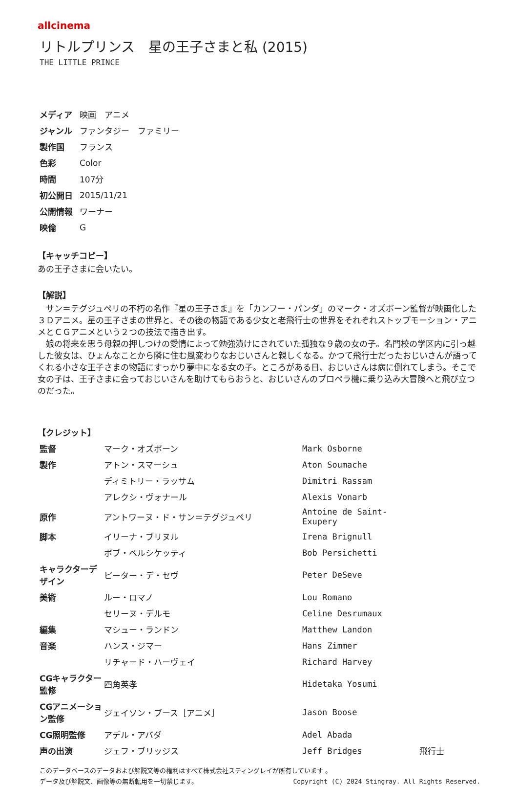allcinema
リトルプリンス　星の王子さまと私 (2015)
THE LITTLE PRINCE
| メディア | 映画 アニメ |
| ジャンル | ファンタジー ファミリー |
| 製作国 | フランス |
| 色彩 | Color |
| 時間 | 107分 |
| 初公開日 | 2015/11/21 |
| 公開情報 | ワーナー |
| 映倫 | G |
【キャッチコピー】
あの王子さまに会いたい。
【解説】
　サン＝テグジュペリの不朽の名作『星の王子さま』を「カンフー・パンダ」のマーク・オズボーン監督が映画化した３Ｄアニメ。星の王子さまの世界と、その後の物語である少女と老飛行士の世界をそれぞれストップモーション・アニメとＣＧアニメという２つの技法で描き出す。
　娘の将来を思う母親の押しつけの愛情によって勉強漬けにされていた孤独な９歳の女の子。名門校の学区内に引っ越した彼女は、ひょんなことから隣に住む風変わりなおじいさんと親しくなる。かつて飛行士だったおじいさんが語ってくれる小さな王子さまの物語にすっかり夢中になる女の子。ところがある日、おじいさんは病に倒れてしまう。そこで女の子は、王子さまに会っておじいさんを助けてもらおうと、おじいさんのプロペラ機に乗り込み大冒険へと飛び立つのだった。
【クレジット】
| 監督 | マーク・オズボーン | Mark Osborne | |
| 製作 | アトン・スマーシュ | Aton Soumache | |
| | ディミトリー・ラッサム | Dimitri Rassam | |
| | アレクシ・ヴォナール | Alexis Vonarb | |
| 原作 | アントワーヌ・ド・サン＝テグジュペリ | Antoine de Saint-Exupery | |
| 脚本 | イリーナ・ブリヌル | Irena Brignull | |
| | ボブ・ペルシケッティ | Bob Persichetti | |
| キャラクターデザイン | ピーター・デ・セヴ | Peter DeSeve | |
| 美術 | ルー・ロマノ | Lou Romano | |
| | セリーヌ・デルモ | Celine Desrumaux | |
| 編集 | マシュー・ランドン | Matthew Landon | |
| 音楽 | ハンス・ジマー | Hans Zimmer | |
| | リチャード・ハーヴェイ | Richard Harvey | |
| CGキャラクター監修 | 四角英孝 | Hidetaka Yosumi | |
| CGアニメーション監修 | ジェイソン・ブース［アニメ］ | Jason Boose | |
| CG照明監修 | アデル・アバダ | Adel Abada | |
| 声の出演 | ジェフ・ブリッジス | Jeff Bridges | 飛行士 |
このデータベースのデータおよび解説文等の権利はすべて株式会社スティングレイが所有しています 。
Copyright (C) 2024 Stingray. All Rights Reserved. データ及び解説文、画像等の無断転用を一切禁じます。